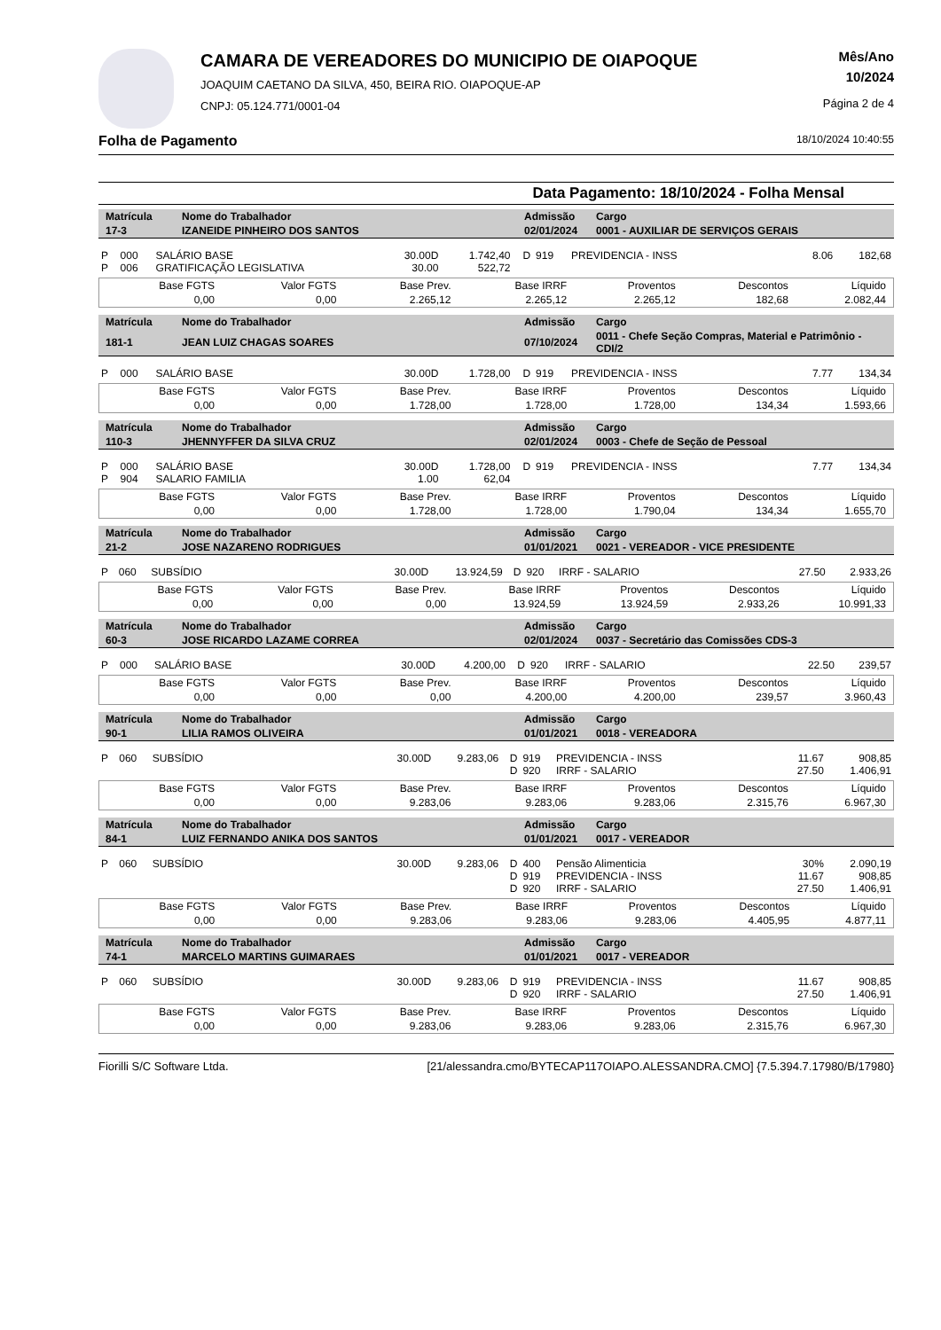CAMARA DE VEREADORES DO MUNICIPIO DE OIAPOQUE
JOAQUIM CAETANO DA SILVA, 450, BEIRA RIO. OIAPOQUE-AP
CNPJ: 05.124.771/0001-04
Mês/Ano
10/2024
Página 2 de 4
Folha de Pagamento 18/10/2024 10:40:55
Data Pagamento: 18/10/2024 - Folha Mensal
| Matrícula | Nome do Trabalhador | Admissão | Cargo |
| 17-3 | IZANEIDE PINHEIRO DOS SANTOS | 02/01/2024 | 0001 - AUXILIAR DE SERVIÇOS GERAIS |
| P | 000 | SALÁRIO BASE | 30.00D | 1.742,40 | D | 919 | PREVIDENCIA - INSS | 8.06 | 182,68 |
| P | 006 | GRATIFICAÇÃO LEGISLATIVA | 30.00 | 522,72 | | | | | |
| Base FGTS | Valor FGTS | Base Prev. | Base IRRF | Proventos | Descontos | Líquido |
| 0,00 | 0,00 | 2.265,12 | 2.265,12 | 2.265,12 | 182,68 | 2.082,44 |
| Matrícula | Nome do Trabalhador | Admissão | Cargo |
| 181-1 | JEAN LUIZ CHAGAS SOARES | 07/10/2024 | 0011 - Chefe Seção Compras, Material e Patrimônio - CDI/2 |
| P | 000 | SALÁRIO BASE | 30.00D | 1.728,00 | D | 919 | PREVIDENCIA - INSS | 7.77 | 134,34 |
| Base FGTS | Valor FGTS | Base Prev. | Base IRRF | Proventos | Descontos | Líquido |
| 0,00 | 0,00 | 1.728,00 | 1.728,00 | 1.728,00 | 134,34 | 1.593,66 |
| Matrícula | Nome do Trabalhador | Admissão | Cargo |
| 110-3 | JHENNYFFER DA SILVA CRUZ | 02/01/2024 | 0003 - Chefe de Seção de Pessoal |
| P | 000 | SALÁRIO BASE | 30.00D | 1.728,00 | D | 919 | PREVIDENCIA - INSS | 7.77 | 134,34 |
| P | 904 | SALARIO FAMILIA | 1.00 | 62,04 | | | | | |
| Base FGTS | Valor FGTS | Base Prev. | Base IRRF | Proventos | Descontos | Líquido |
| 0,00 | 0,00 | 1.728,00 | 1.728,00 | 1.790,04 | 134,34 | 1.655,70 |
| Matrícula | Nome do Trabalhador | Admissão | Cargo |
| 21-2 | JOSE NAZARENO RODRIGUES | 01/01/2021 | 0021 - VEREADOR - VICE PRESIDENTE |
| P | 060 | SUBSÍDIO | 30.00D | 13.924,59 | D | 920 | IRRF - SALARIO | 27.50 | 2.933,26 |
| Base FGTS | Valor FGTS | Base Prev. | Base IRRF | Proventos | Descontos | Líquido |
| 0,00 | 0,00 | 0,00 | 13.924,59 | 13.924,59 | 2.933,26 | 10.991,33 |
| Matrícula | Nome do Trabalhador | Admissão | Cargo |
| 60-3 | JOSE RICARDO LAZAME CORREA | 02/01/2024 | 0037 - Secretário das Comissões CDS-3 |
| P | 000 | SALÁRIO BASE | 30.00D | 4.200,00 | D | 920 | IRRF - SALARIO | 22.50 | 239,57 |
| Base FGTS | Valor FGTS | Base Prev. | Base IRRF | Proventos | Descontos | Líquido |
| 0,00 | 0,00 | 0,00 | 4.200,00 | 4.200,00 | 239,57 | 3.960,43 |
| Matrícula | Nome do Trabalhador | Admissão | Cargo |
| 90-1 | LILIA RAMOS OLIVEIRA | 01/01/2021 | 0018 - VEREADORA |
| P | 060 | SUBSÍDIO | 30.00D | 9.283,06 | D | 919 | PREVIDENCIA - INSS | 11.67 | 908,85 |
| | | | | | D | 920 | IRRF - SALARIO | 27.50 | 1.406,91 |
| Base FGTS | Valor FGTS | Base Prev. | Base IRRF | Proventos | Descontos | Líquido |
| 0,00 | 0,00 | 9.283,06 | 9.283,06 | 9.283,06 | 2.315,76 | 6.967,30 |
| Matrícula | Nome do Trabalhador | Admissão | Cargo |
| 84-1 | LUIZ FERNANDO ANIKA DOS SANTOS | 01/01/2021 | 0017 - VEREADOR |
| P | 060 | SUBSÍDIO | 30.00D | 9.283,06 | D | 400 | Pensão Alimenticia | 30% | 2.090,19 |
| | | | | | D | 919 | PREVIDENCIA - INSS | 11.67 | 908,85 |
| | | | | | D | 920 | IRRF - SALARIO | 27.50 | 1.406,91 |
| Base FGTS | Valor FGTS | Base Prev. | Base IRRF | Proventos | Descontos | Líquido |
| 0,00 | 0,00 | 9.283,06 | 9.283,06 | 9.283,06 | 4.405,95 | 4.877,11 |
| Matrícula | Nome do Trabalhador | Admissão | Cargo |
| 74-1 | MARCELO MARTINS GUIMARAES | 01/01/2021 | 0017 - VEREADOR |
| P | 060 | SUBSÍDIO | 30.00D | 9.283,06 | D | 919 | PREVIDENCIA - INSS | 11.67 | 908,85 |
| | | | | | D | 920 | IRRF - SALARIO | 27.50 | 1.406,91 |
| Base FGTS | Valor FGTS | Base Prev. | Base IRRF | Proventos | Descontos | Líquido |
| 0,00 | 0,00 | 9.283,06 | 9.283,06 | 9.283,06 | 2.315,76 | 6.967,30 |
Fiorilli S/C Software Ltda. [21/alessandra.cmo/BYTECAP117OIAPO.ALESSANDRA.CMO] {7.5.394.7.17980/B/17980}